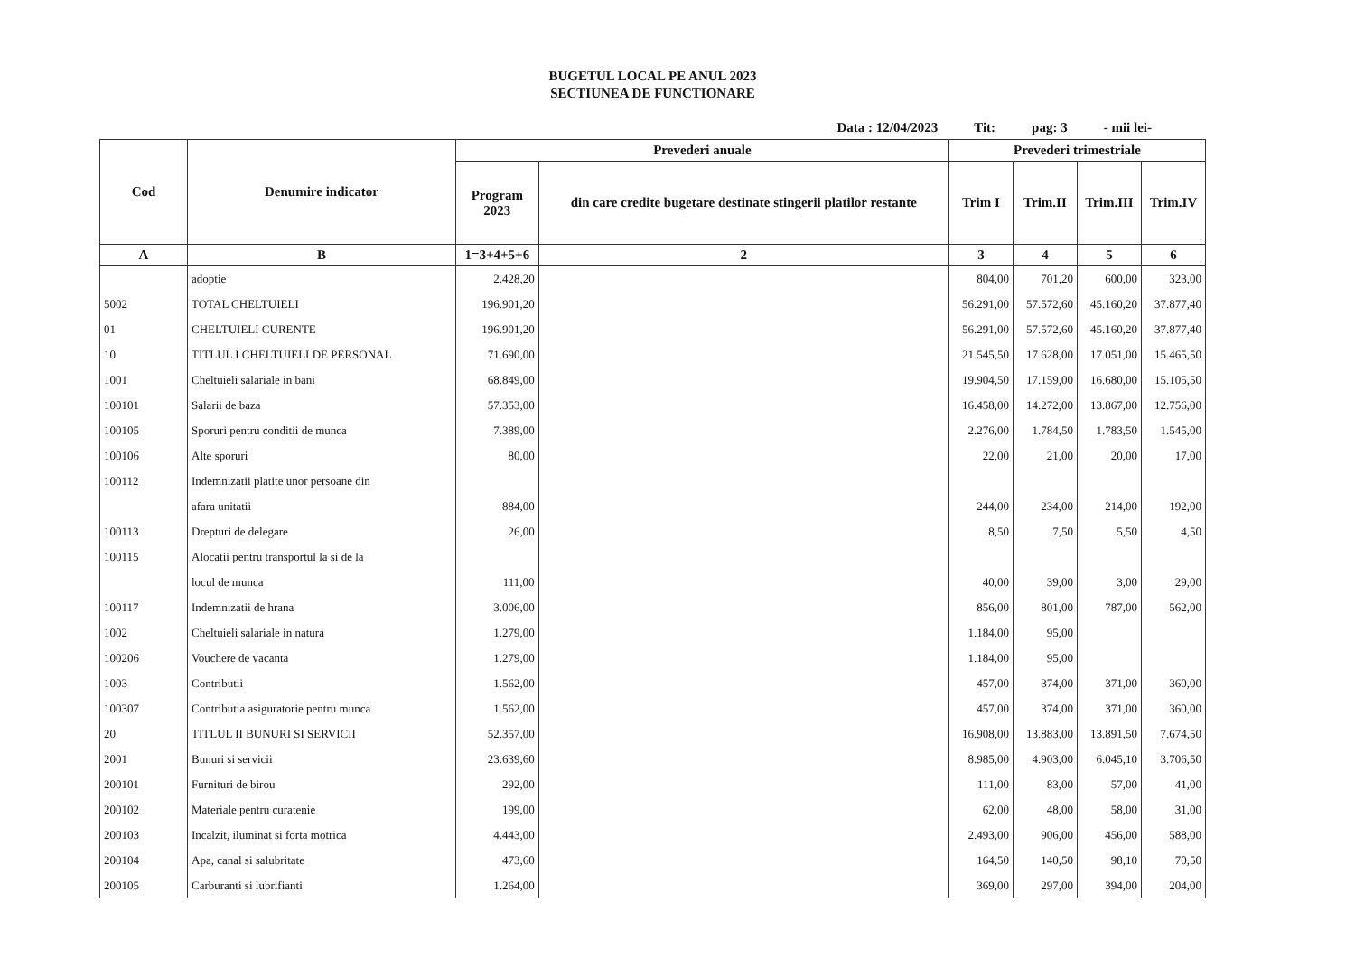BUGETUL LOCAL PE ANUL 2023
SECTIUNEA DE FUNCTIONARE
Data : 12/04/2023 Tit: pag: 3 - mii lei-
| Cod | Denumire indicator | Prevederi anuale | | Prevederi trimestriale | | | |
| --- | --- | --- | --- | --- | --- | --- | --- |
| | | Program 2023 | din care credite bugetare destinate stingerii platilor restante | Trim I | Trim.II | Trim.III | Trim.IV |
| A | B | 1=3+4+5+6 | 2 | 3 | 4 | 5 | 6 |
| | adoptie | 2.428,20 | | 804,00 | 701,20 | 600,00 | 323,00 |
| 5002 | TOTAL CHELTUIELI | 196.901,20 | | 56.291,00 | 57.572,60 | 45.160,20 | 37.877,40 |
| 01 | CHELTUIELI CURENTE | 196.901,20 | | 56.291,00 | 57.572,60 | 45.160,20 | 37.877,40 |
| 10 | TITLUL I CHELTUIELI DE PERSONAL | 71.690,00 | | 21.545,50 | 17.628,00 | 17.051,00 | 15.465,50 |
| 1001 | Cheltuieli salariale in bani | 68.849,00 | | 19.904,50 | 17.159,00 | 16.680,00 | 15.105,50 |
| 100101 | Salarii de baza | 57.353,00 | | 16.458,00 | 14.272,00 | 13.867,00 | 12.756,00 |
| 100105 | Sporuri pentru conditii de munca | 7.389,00 | | 2.276,00 | 1.784,50 | 1.783,50 | 1.545,00 |
| 100106 | Alte sporuri | 80,00 | | 22,00 | 21,00 | 20,00 | 17,00 |
| 100112 | Indemnizatii platite unor persoane din | | | | | | |
| | afara unitatii | 884,00 | | 244,00 | 234,00 | 214,00 | 192,00 |
| 100113 | Drepturi de delegare | 26,00 | | 8,50 | 7,50 | 5,50 | 4,50 |
| 100115 | Alocatii pentru transportul la si de la | | | | | | |
| | locul de munca | 111,00 | | 40,00 | 39,00 | 3,00 | 29,00 |
| 100117 | Indemnizatii de hrana | 3.006,00 | | 856,00 | 801,00 | 787,00 | 562,00 |
| 1002 | Cheltuieli salariale in natura | 1.279,00 | | 1.184,00 | 95,00 | | |
| 100206 | Vouchere de vacanta | 1.279,00 | | 1.184,00 | 95,00 | | |
| 1003 | Contributii | 1.562,00 | | 457,00 | 374,00 | 371,00 | 360,00 |
| 100307 | Contributia asiguratorie pentru munca | 1.562,00 | | 457,00 | 374,00 | 371,00 | 360,00 |
| 20 | TITLUL II BUNURI SI SERVICII | 52.357,00 | | 16.908,00 | 13.883,00 | 13.891,50 | 7.674,50 |
| 2001 | Bunuri si servicii | 23.639,60 | | 8.985,00 | 4.903,00 | 6.045,10 | 3.706,50 |
| 200101 | Furnituri de birou | 292,00 | | 111,00 | 83,00 | 57,00 | 41,00 |
| 200102 | Materiale pentru curatenie | 199,00 | | 62,00 | 48,00 | 58,00 | 31,00 |
| 200103 | Incalzit, iluminat si forta motrica | 4.443,00 | | 2.493,00 | 906,00 | 456,00 | 588,00 |
| 200104 | Apa, canal si salubritate | 473,60 | | 164,50 | 140,50 | 98,10 | 70,50 |
| 200105 | Carburanti si lubrifianti | 1.264,00 | | 369,00 | 297,00 | 394,00 | 204,00 |